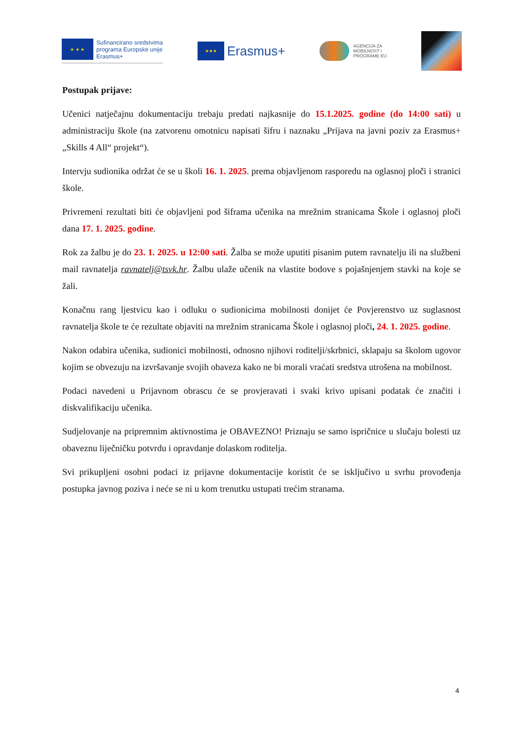★ ★ ★
Sufinancirano sredstvima
programa Europske unije
Erasmus+
★★★
Erasmus+
AGENCIJA ZA
MOBILNOST I
PROGRAME EU
Postupak prijave:
Učenici natječajnu dokumentaciju trebaju predati najkasnije do 15.1.2025. godine (do 14:00 sati) u administraciju škole (na zatvorenu omotnicu napisati šifru i naznaku „Prijava na javni poziv za Erasmus+ „Skills 4 All“ projekt“).
Intervju sudionika održat će se u školi 16. 1. 2025. prema objavljenom rasporedu na oglasnoj ploči i stranici škole.
Privremeni rezultati biti će objavljeni pod šiframa učenika na mrežnim stranicama Škole i oglasnoj ploči dana 17. 1. 2025. godine.
Rok za žalbu je do 23. 1. 2025. u 12:00 sati. Žalba se može uputiti pisanim putem ravnatelju ili na službeni mail ravnatelja ravnatelj@tsvk.hr. Žalbu ulaže učenik na vlastite bodove s pojašnjenjem stavki na koje se žali.
Konačnu rang ljestvicu kao i odluku o sudionicima mobilnosti donijet će Povjerenstvo uz suglasnost ravnatelja škole te će rezultate objaviti na mrežnim stranicama Škole i oglasnoj ploči, 24. 1. 2025. godine.
Nakon odabira učenika, sudionici mobilnosti, odnosno njihovi roditelji/skrbnici, sklapaju sa školom ugovor kojim se obvezuju na izvršavanje svojih obaveza kako ne bi morali vraćati sredstva utrošena na mobilnost.
Podaci navedeni u Prijavnom obrascu će se provjeravati i svaki krivo upisani podatak će značiti i diskvalifikaciju učenika.
Sudjelovanje na pripremnim aktivnostima je OBAVEZNO! Priznaju se samo ispričnice u slučaju bolesti uz obaveznu liječničku potvrdu i opravdanje dolaskom roditelja.
Svi prikupljeni osobni podaci iz prijavne dokumentacije koristit će se isključivo u svrhu provođenja postupka javnog poziva i neće se ni u kom trenutku ustupati trećim stranama.
4